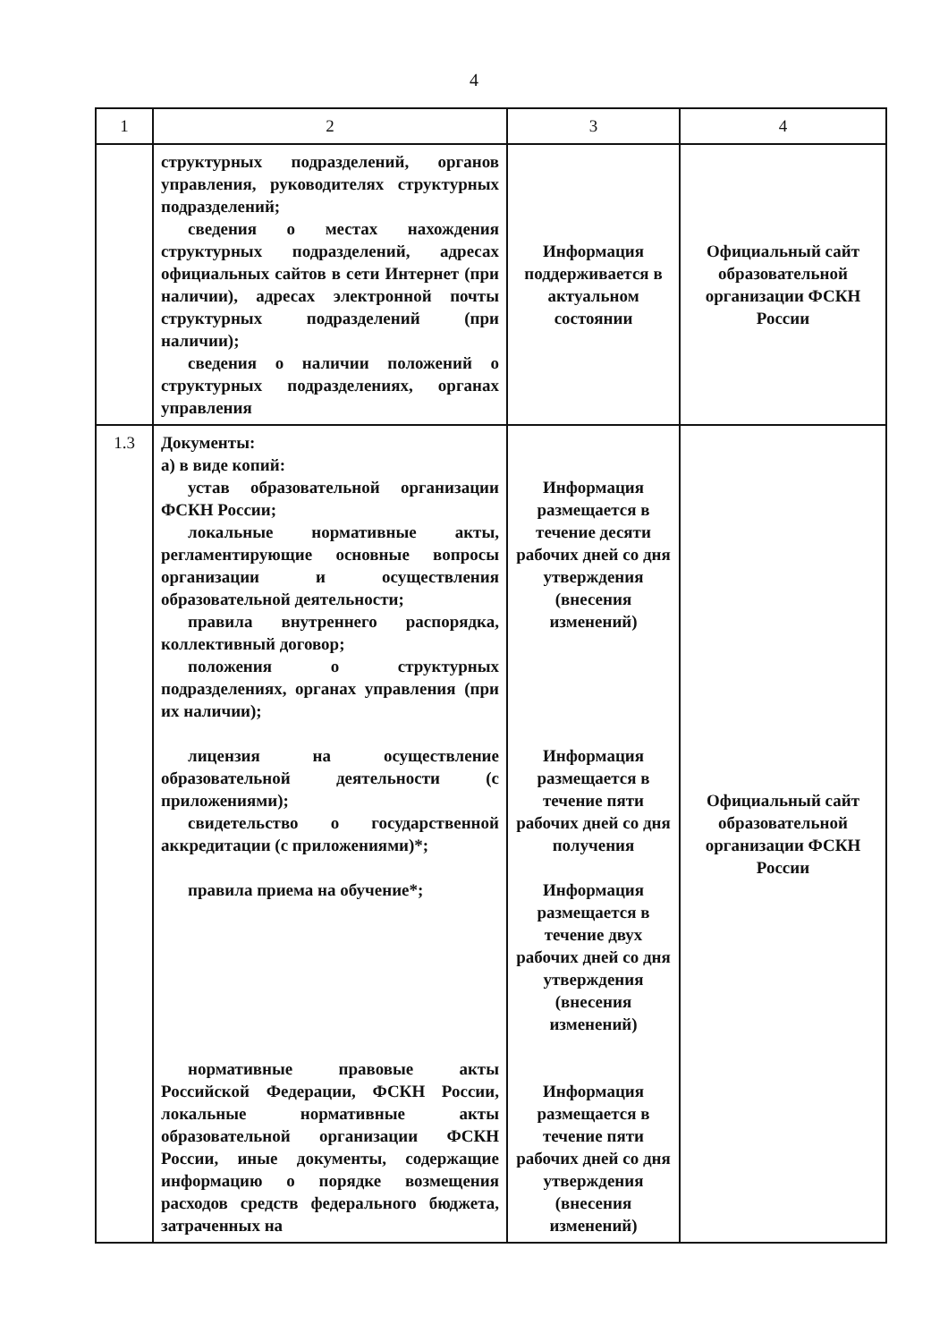4
| 1 | 2 | 3 | 4 |
| --- | --- | --- | --- |
| | структурных подразделений, органов управления, руководителях структурных подразделений; сведения о местах нахождения структурных подразделений, адресах официальных сайтов в сети Интернет (при наличии), адресах электронной почты структурных подразделений (при наличии); сведения о наличии положений о структурных подразделениях, органах управления | Информация поддерживается в актуальном состоянии | Официальный сайт образовательной организации ФСКН России |
| 1.3 | Документы: а) в виде копий: устав образовательной организации ФСКН России; локальные нормативные акты, регламентирующие основные вопросы организации и осуществления образовательной деятельности; правила внутреннего распорядка, коллективный договор; положения о структурных подразделениях, органах управления (при их наличии); лицензия на осуществление образовательной деятельности (с приложениями); свидетельство о государственной аккредитации (с приложениями)*; правила приема на обучение*; нормативные правовые акты Российской Федерации, ФСКН России, локальные нормативные акты образовательной организации ФСКН России, иные документы, содержащие информацию о порядке возмещения расходов средств федерального бюджета, затраченных на | Информация размещается в течение десяти рабочих дней со дня утверждения (внесения изменений) Информация размещается в течение пяти рабочих дней со дня получения Информация размещается в течение двух рабочих дней со дня утверждения (внесения изменений) Информация размещается в течение пяти рабочих дней со дня утверждения (внесения изменений) | Официальный сайт образовательной организации ФСКН России |